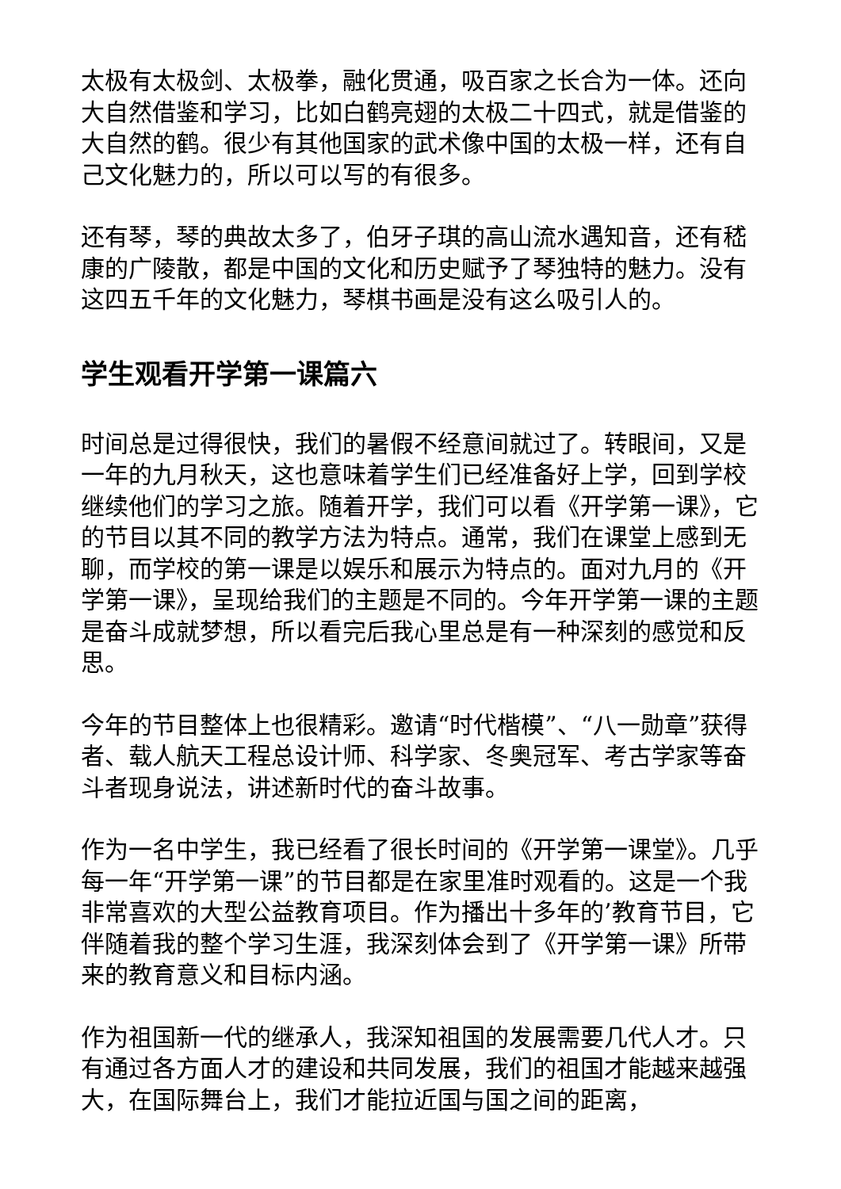太极有太极剑、太极拳，融化贯通，吸百家之长合为一体。还向大自然借鉴和学习，比如白鹤亮翅的太极二十四式，就是借鉴的大自然的鹤。很少有其他国家的武术像中国的太极一样，还有自己文化魅力的，所以可以写的有很多。
还有琴，琴的典故太多了，伯牙子琪的高山流水遇知音，还有嵇康的广陵散，都是中国的文化和历史赋予了琴独特的魅力。没有这四五千年的文化魅力，琴棋书画是没有这么吸引人的。
学生观看开学第一课篇六
时间总是过得很快，我们的暑假不经意间就过了。转眼间，又是一年的九月秋天，这也意味着学生们已经准备好上学，回到学校继续他们的学习之旅。随着开学，我们可以看《开学第一课》，它的节目以其不同的教学方法为特点。通常，我们在课堂上感到无聊，而学校的第一课是以娱乐和展示为特点的。面对九月的《开学第一课》，呈现给我们的主题是不同的。今年开学第一课的主题是奋斗成就梦想，所以看完后我心里总是有一种深刻的感觉和反思。
今年的节目整体上也很精彩。邀请“时代楷模”、“八一勋章”获得者、载人航天工程总设计师、科学家、冬奥冠军、考古学家等奋斗者现身说法，讲述新时代的奋斗故事。
作为一名中学生，我已经看了很长时间的《开学第一课堂》。几乎每一年“开学第一课”的节目都是在家里准时观看的。这是一个我非常喜欢的大型公益教育项目。作为播出十多年的’教育节目，它伴随着我的整个学习生涯，我深刻体会到了《开学第一课》所带来的教育意义和目标内涵。
作为祖国新一代的继承人，我深知祖国的发展需要几代人才。只有通过各方面人才的建设和共同发展，我们的祖国才能越来越强大，在国际舞台上，我们才能拉近国与国之间的距离，